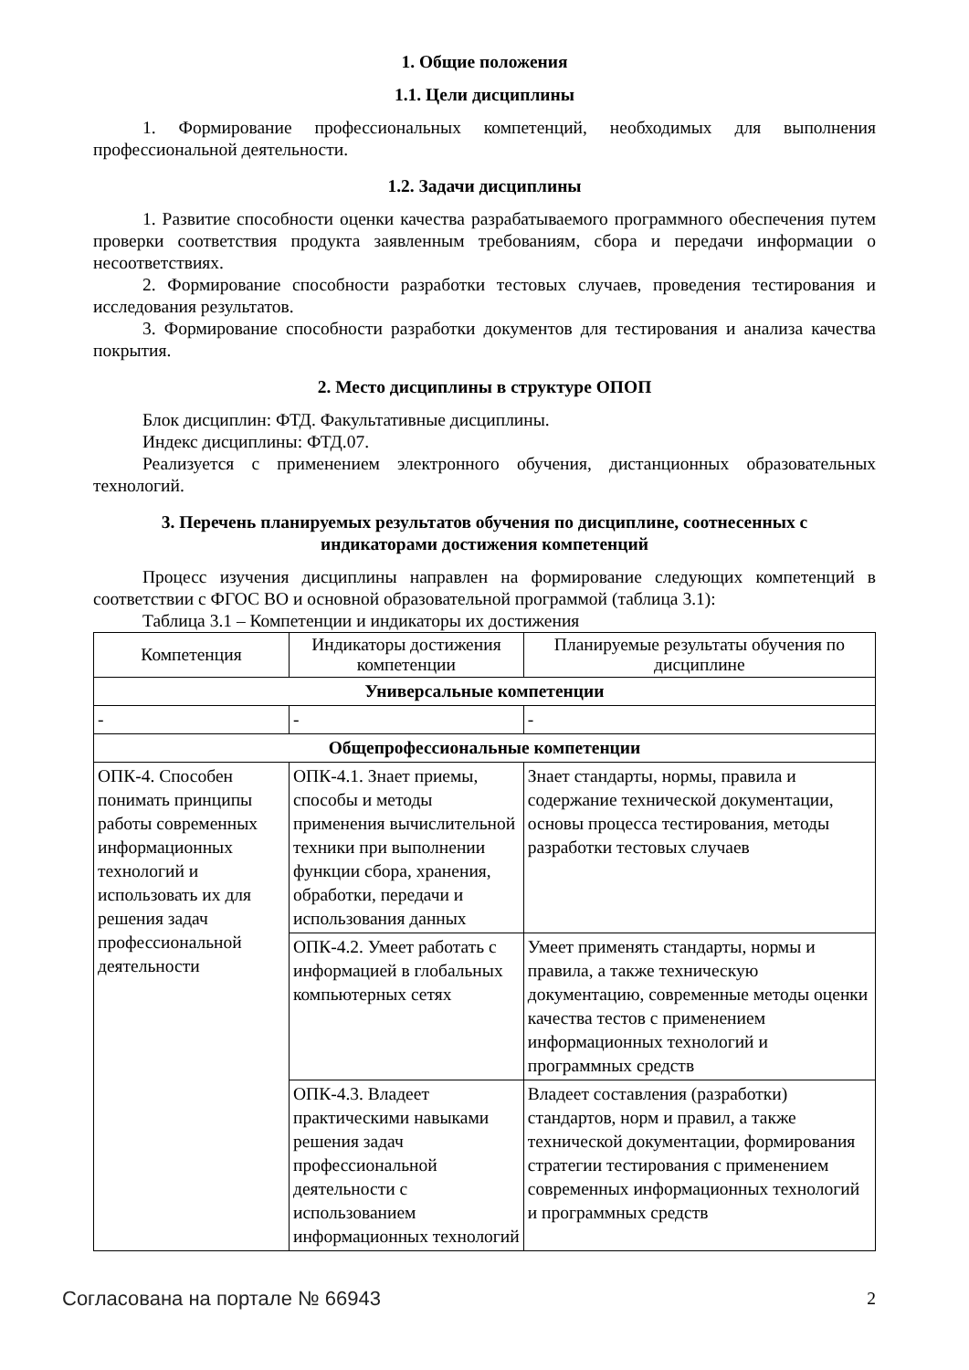1. Общие положения
1.1. Цели дисциплины
1. Формирование профессиональных компетенций, необходимых для выполнения профессиональной деятельности.
1.2. Задачи дисциплины
1. Развитие способности оценки качества разрабатываемого программного обеспечения путем проверки соответствия продукта заявленным требованиям, сбора и передачи информации о несоответствиях.
2. Формирование способности разработки тестовых случаев, проведения тестирования и исследования результатов.
3. Формирование способности разработки документов для тестирования и анализа качества покрытия.
2. Место дисциплины в структуре ОПОП
Блок дисциплин: ФТД. Факультативные дисциплины.
Индекс дисциплины: ФТД.07.
Реализуется с применением электронного обучения, дистанционных образовательных технологий.
3. Перечень планируемых результатов обучения по дисциплине, соотнесенных с
индикаторами достижения компетенций
Процесс изучения дисциплины направлен на формирование следующих компетенций в соответствии с ФГОС ВО и основной образовательной программой (таблица 3.1):
Таблица 3.1 – Компетенции и индикаторы их достижения
| Компетенция | Индикаторы достижения компетенции | Планируемые результаты обучения по дисциплине |
| --- | --- | --- |
| Универсальные компетенции | | |
| - | - | - |
| Общепрофессиональные компетенции | | |
| ОПК-4. Способен понимать принципы работы современных информационных технологий и использовать их для решения задач профессиональной деятельности | ОПК-4.1. Знает приемы, способы и методы применения вычислительной техники при выполнении функции сбора, хранения, обработки, передачи и использования данных | Знает стандарты, нормы, правила и содержание технической документации, основы процесса тестирования, методы разработки тестовых случаев |
| | ОПК-4.2. Умеет работать с информацией в глобальных компьютерных сетях | Умеет применять стандарты, нормы и правила, а также техническую документацию, современные методы оценки качества тестов с применением информационных технологий и программных средств |
| | ОПК-4.3. Владеет практическими навыками решения задач профессиональной деятельности с использованием информационных технологий | Владеет составления (разработки) стандартов, норм и правил, а также технической документации, формирования стратегии тестирования с применением современных информационных технологий и программных средств |
Согласована на портале № 66943 2